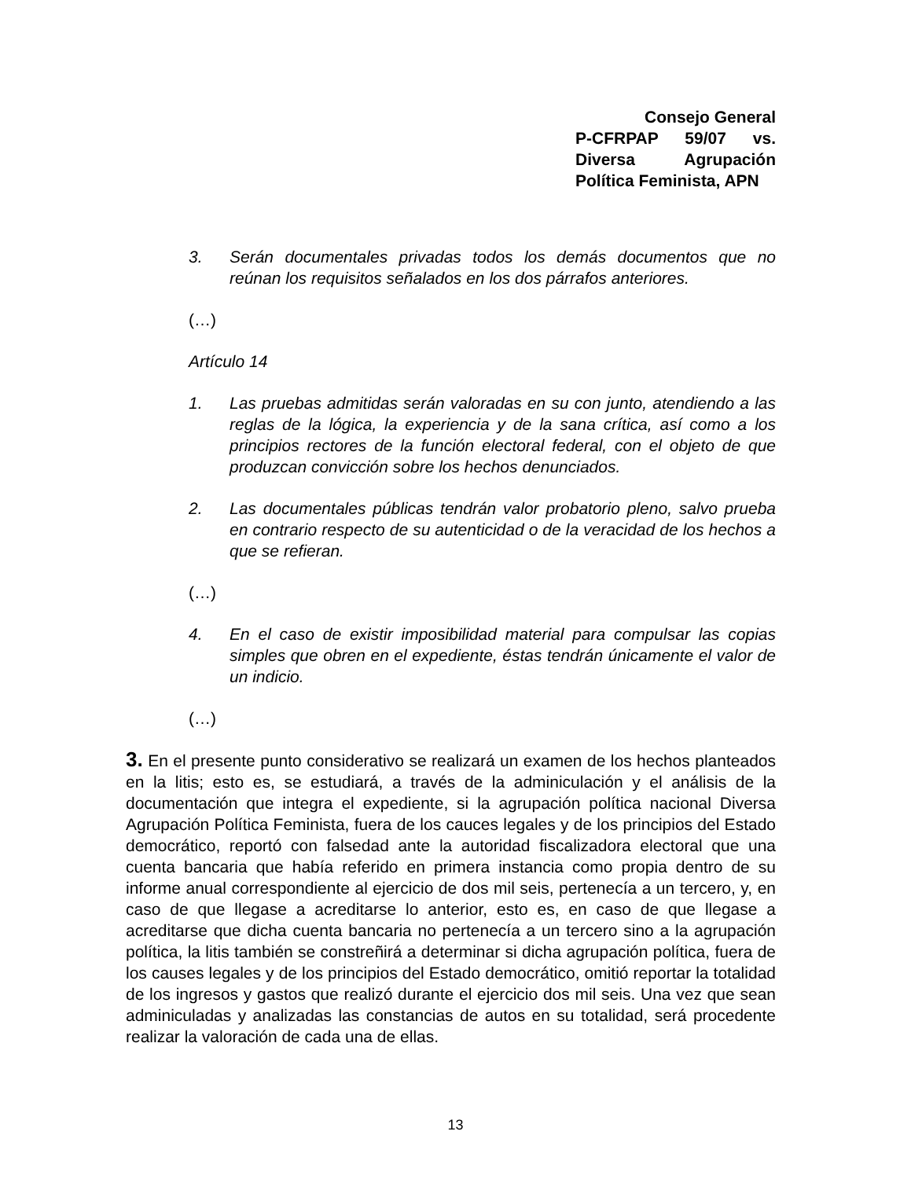Consejo General
P-CFRPAP 59/07 vs.
Diversa Agrupación
Política Feminista, APN
3. Serán documentales privadas todos los demás documentos que no reúnan los requisitos señalados en los dos párrafos anteriores.
(…)
Artículo 14
1. Las pruebas admitidas serán valoradas en su con junto, atendiendo a las reglas de la lógica, la experiencia y de la sana crítica, así como a los principios rectores de la función electoral federal, con el objeto de que produzcan convicción sobre los hechos denunciados.
2. Las documentales públicas tendrán valor probatorio pleno, salvo prueba en contrario respecto de su autenticidad o de la veracidad de los hechos a que se refieran.
(…)
4. En el caso de existir imposibilidad material para compulsar las copias simples que obren en el expediente, éstas tendrán únicamente el valor de un indicio.
(…)
3. En el presente punto considerativo se realizará un examen de los hechos planteados en la litis; esto es, se estudiará, a través de la adminiculación y el análisis de la documentación que integra el expediente, si la agrupación política nacional Diversa Agrupación Política Feminista, fuera de los cauces legales y de los principios del Estado democrático, reportó con falsedad ante la autoridad fiscalizadora electoral que una cuenta bancaria que había referido en primera instancia como propia dentro de su informe anual correspondiente al ejercicio de dos mil seis, pertenecía a un tercero, y, en caso de que llegase a acreditarse lo anterior, esto es, en caso de que llegase a acreditarse que dicha cuenta bancaria no pertenecía a un tercero sino a la agrupación política, la litis también se constreñirá a determinar si dicha agrupación política, fuera de los causes legales y de los principios del Estado democrático, omitió reportar la totalidad de los ingresos y gastos que realizó durante el ejercicio dos mil seis. Una vez que sean adminiculadas y analizadas las constancias de autos en su totalidad, será procedente realizar la valoración de cada una de ellas.
13